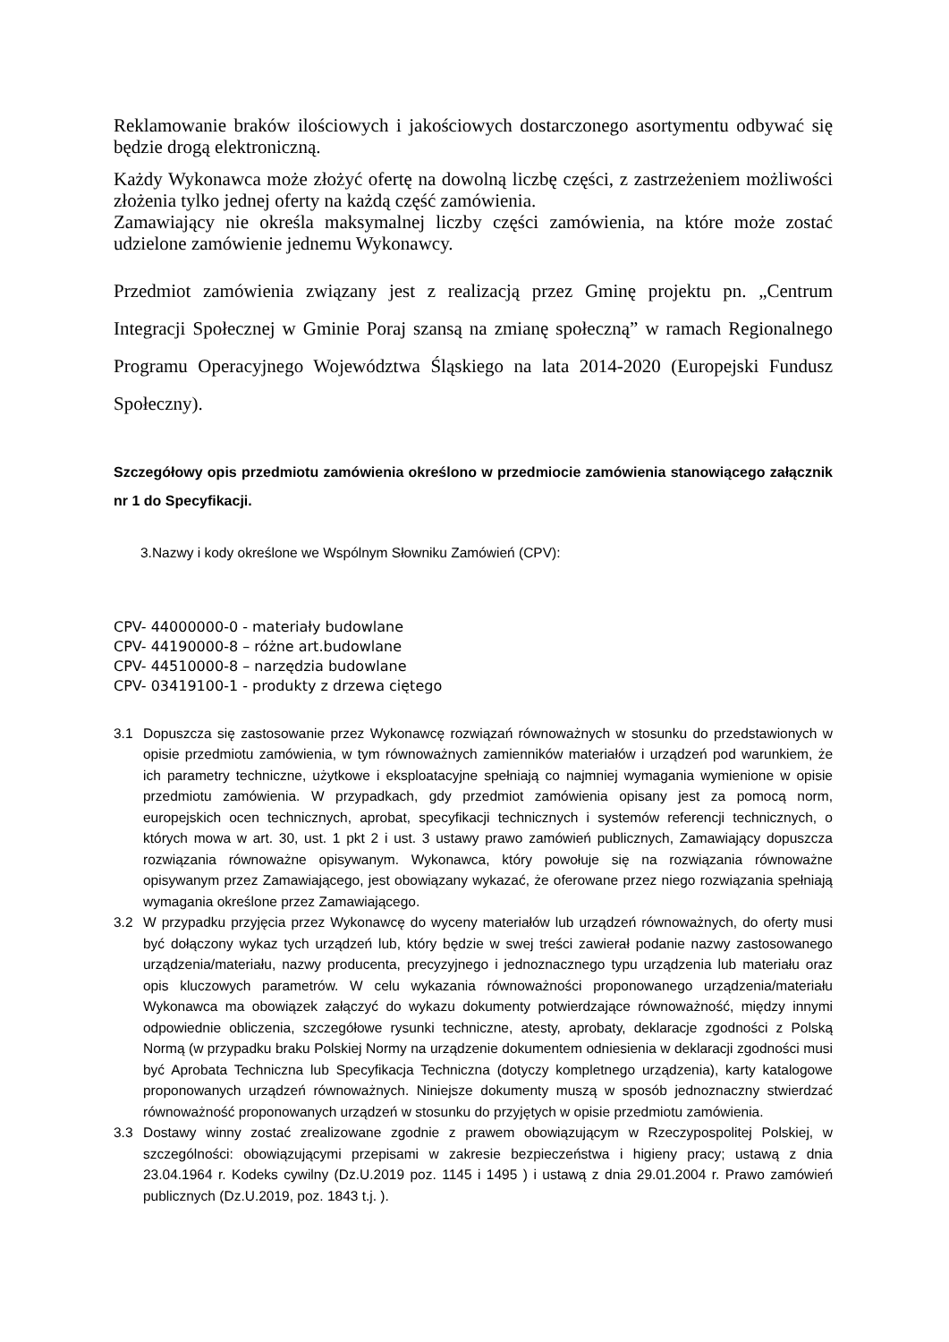Reklamowanie braków ilościowych i jakościowych dostarczonego asortymentu odbywać się będzie drogą elektroniczną.
Każdy Wykonawca może złożyć ofertę na dowolną liczbę części, z zastrzeżeniem możliwości złożenia tylko jednej oferty na każdą część zamówienia.
Zamawiający nie określa maksymalnej liczby części zamówienia, na które może zostać udzielone zamówienie jednemu Wykonawcy.
Przedmiot zamówienia związany jest z realizacją przez Gminę projektu pn. „Centrum Integracji Społecznej w Gminie Poraj szansą na zmianę społeczną” w ramach Regionalnego Programu Operacyjnego Województwa Śląskiego na lata 2014-2020 (Europejski Fundusz Społeczny).
Szczegółowy opis przedmiotu zamówienia określono w przedmiocie zamówienia stanowiącego załącznik nr 1 do Specyfikacji.
3.Nazwy i kody określone we Wspólnym Słowniku Zamówień (CPV):
CPV- 44000000-0 - materiały budowlane
CPV- 44190000-8 – różne art.budowlane
CPV- 44510000-8 – narzędzia budowlane
CPV- 03419100-1 - produkty z drzewa ciętego
3.1 Dopuszcza się zastosowanie przez Wykonawcę rozwiązań równoważnych w stosunku do przedstawionych w opisie przedmiotu zamówienia, w tym równoważnych zamienników materiałów i urządzeń pod warunkiem, że ich parametry techniczne, użytkowe i eksploatacyjne spełniają co najmniej wymagania wymienione w opisie przedmiotu zamówienia. W przypadkach, gdy przedmiot zamówienia opisany jest za pomocą norm, europejskich ocen technicznych, aprobat, specyfikacji technicznych i systemów referencji technicznych, o których mowa w art. 30, ust. 1 pkt 2 i ust. 3 ustawy prawo zamówień publicznych, Zamawiający dopuszcza rozwiązania równoważne opisywanym. Wykonawca, który powołuje się na rozwiązania równoważne opisywanym przez Zamawiającego, jest obowiązany wykazać, że oferowane przez niego rozwiązania spełniają wymagania określone przez Zamawiającego.
3.2 W przypadku przyjęcia przez Wykonawcę do wyceny materiałów lub urządzeń równoważnych, do oferty musi być dołączony wykaz tych urządzeń lub, który będzie w swej treści zawierał podanie nazwy zastosowanego urządzenia/materiału, nazwy producenta, precyzyjnego i jednoznacznego typu urządzenia lub materiału oraz opis kluczowych parametrów. W celu wykazania równoważności proponowanego urządzenia/materiału Wykonawca ma obowiązek załączyć do wykazu dokumenty potwierdzające równoważność, między innymi odpowiednie obliczenia, szczegółowe rysunki techniczne, atesty, aprobaty, deklaracje zgodności z Polską Normą (w przypadku braku Polskiej Normy na urządzenie dokumentem odniesienia w deklaracji zgodności musi być Aprobata Techniczna lub Specyfikacja Techniczna (dotyczy kompletnego urządzenia), karty katalogowe proponowanych urządzeń równoważnych. Niniejsze dokumenty muszą w sposób jednoznaczny stwierdzać równoważność proponowanych urządzeń w stosunku do przyjętych w opisie przedmiotu zamówienia.
3.3 Dostawy winny zostać zrealizowane zgodnie z prawem obowiązującym w Rzeczypospolitej Polskiej, w szczególności: obowiązującymi przepisami w zakresie bezpieczeństwa i higieny pracy; ustawą z dnia 23.04.1964 r. Kodeks cywilny (Dz.U.2019 poz. 1145 i 1495 ) i ustawą z dnia 29.01.2004 r. Prawo zamówień publicznych (Dz.U.2019, poz. 1843 t.j. ).